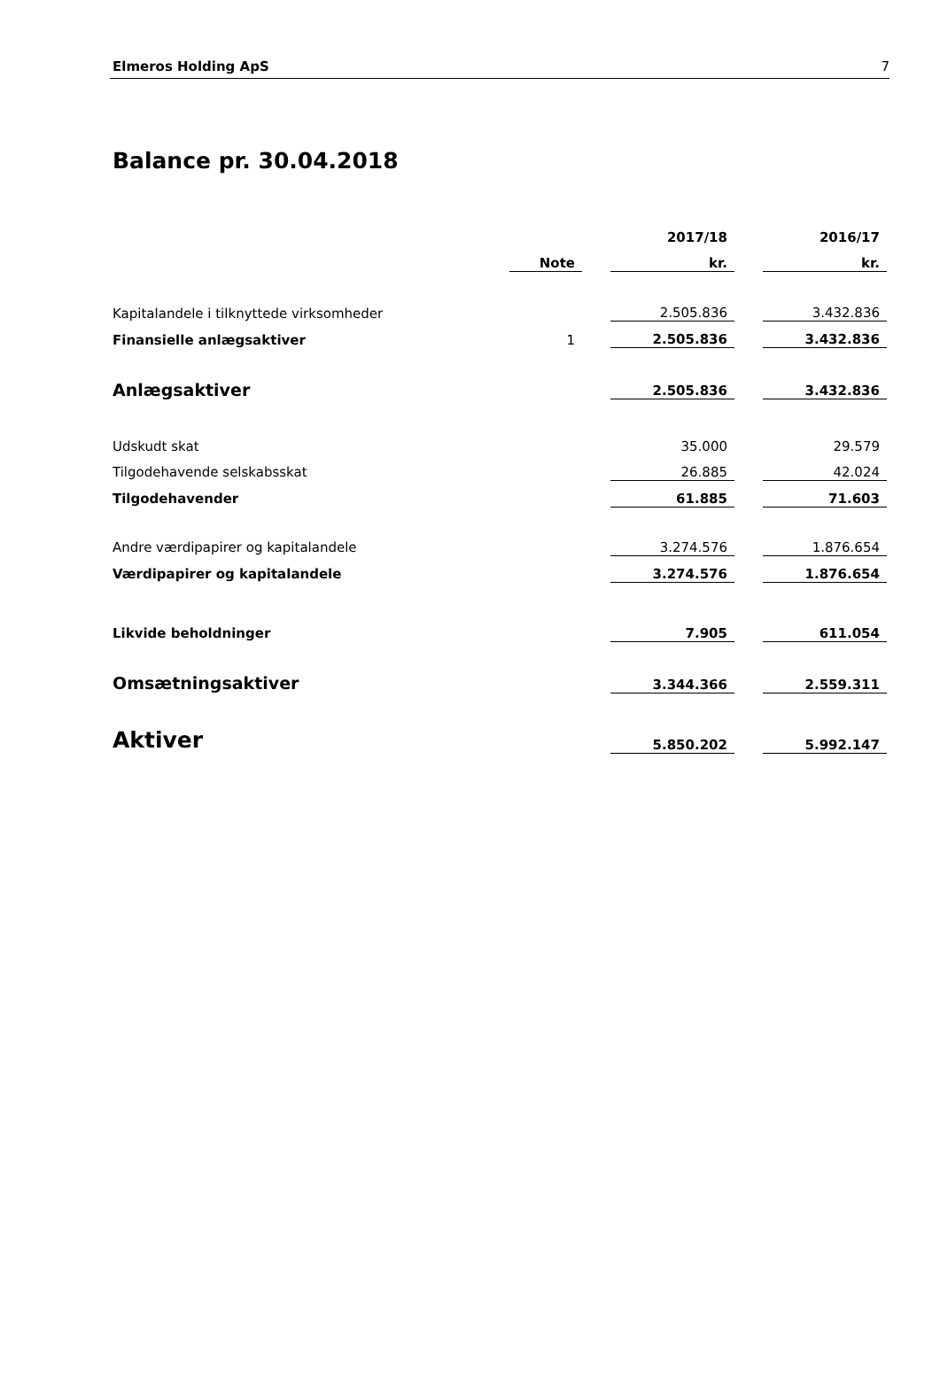Elmeros Holding ApS 7
Balance pr. 30.04.2018
| | | | 2017/18 | | 2016/17 |
| --- | --- | --- | --- | --- | --- |
| | Note | | kr. | | kr. |
| Kapitalandele i tilknyttede virksomheder | | | 2.505.836 | | 3.432.836 |
| Finansielle anlægsaktiver | 1 | | 2.505.836 | | 3.432.836 |
| Anlægsaktiver | | | 2.505.836 | | 3.432.836 |
| Udskudt skat | | | 35.000 | | 29.579 |
| Tilgodehavende selskabsskat | | | 26.885 | | 42.024 |
| Tilgodehavender | | | 61.885 | | 71.603 |
| Andre værdipapirer og kapitalandele | | | 3.274.576 | | 1.876.654 |
| Værdipapirer og kapitalandele | | | 3.274.576 | | 1.876.654 |
| Likvide beholdninger | | | 7.905 | | 611.054 |
| Omsætningsaktiver | | | 3.344.366 | | 2.559.311 |
| Aktiver | | | 5.850.202 | | 5.992.147 |